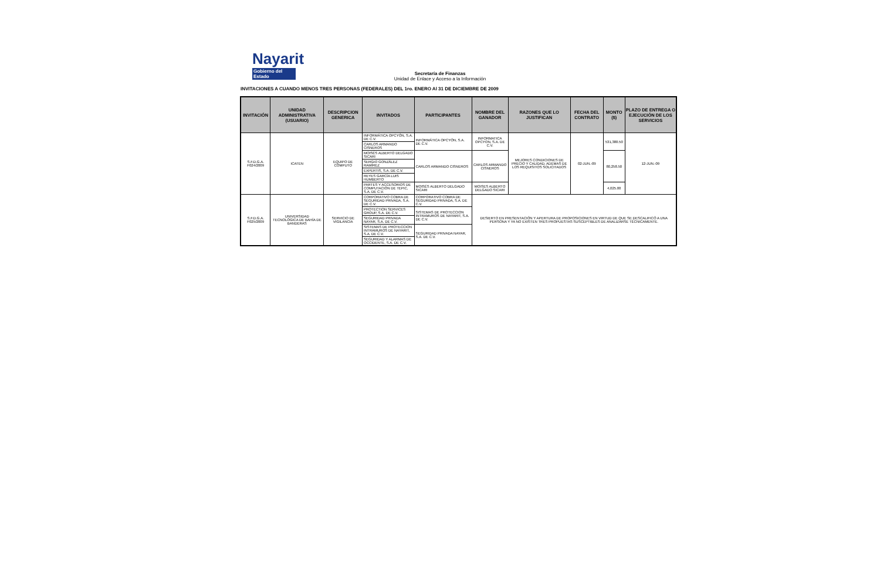Nayarit
Gobierno del Estado
Secretaría de Finanzas
Unidad de Enlace y Acceso a la Información
INVITACIONES A CUANDO MENOS TRES PERSONAS (FEDERALES) DEL 1ro. ENERO Al 31 DE DICIEMBRE DE 2009
| INVITACIÓN | UNIDAD ADMINISTRATIVA (USUARIO) | DESCRIPCION GENERICA | INVITADOS | PARTICIPANTES | NOMBRE DEL GANADOR | RAZONES QUE LO JUSTIFICAN | FECHA DEL CONTRATO | MONTO ($) | PLAZO DE ENTREGA O EJECUCIÓN DE LOS SERVICIOS |
| --- | --- | --- | --- | --- | --- | --- | --- | --- | --- |
| S.F.D.G.A. F024/2009 | ICATEN | EQUIPO DE CÓMPUTO | INFORMÁTICA OPCYÓN, S.A. DE C.V. | INFORMÁTICA OPCYÓN, S.A. DE C.V. | INFORMATICA OPCYON, S.A. DE C.V. | MEJORES CONDICIONES DE PRECIO Y CALIDAD, ADEMAS DE LOS REQUISITOS SOLICITADOS | 02-JUN.-09 | 531,380.50 | 12-JUN.-09 |
| | | | CARLOS ARMANDO CISNEROS | | | | | | |
| | | | MOISÉS ALBERTO DELGADO SICARI | CARLOS ARMANDO CISNEROS | CARLOS ARMANDO CISNEROS | | | 80,258.50 | |
| | | | SERGIO GONZÁLEZ RAMÍREZ | | | | | | |
| | | | EXPERTIS, S.A. DE C.V. | | | | | | |
| | | | REYES GARCÍA LUIS HUMBERTO | | | | | | |
| | | | PARTES Y ACCESORIOS DE COMPUTACIÓN DE TEPIC, S.A. DE C.V. | MOISÉS ALBERTO DELGADO SICARI | MOISES ALBERTO DELGADO SICARI | | | 4,025.00 | |
| S.F.D.G.A. F025/2009 | UNIVERSIDAD TECNOLÓGICA DE BAHÍA DE BANDERAS | SERVICIO DE VIGILANCIA | CORPORATIVO COBRA DE SEGURIDAD PRIVADA, S.A. DE C.V. | CORPORATIVO COBRA DE SEGURIDAD PRIVADA, S.A. DE C.V. | DESIERTO EN PRESENTACIÓN Y APERTURA DE PROPOSICIONES EN VIRTUD DE QUE SE DESCALIFICÓ A UNA PERSONA Y YA NO EXISTEN TRES PROPUESTAS SUSCEPTIBLES DE ANALIZARSE TÉCNICAMENTE. | | | | |
| | | | PROTECTION SERVICES GROUP, S.A. DE C.V. | SISTEMAS DE PROTECCION INTRAMUROS DE NAYARIT, S.A. DE C.V. | | | | | |
| | | | SEGURIDAD PRIVADA NAYAR, S.A. DE C.V. | | | | | | |
| | | | SISTEMAS DE PROTECCION INTRAMUROS DE NAYARIT, S.A. DE C.V. | SEGURIDAD PRIVADA NAYAR, S.A. DE C.V. | | | | | |
| | | | SEGURIDAD Y ALARMAS DE OCCIDENTE, S.A. DE C.V. | | | | | | |